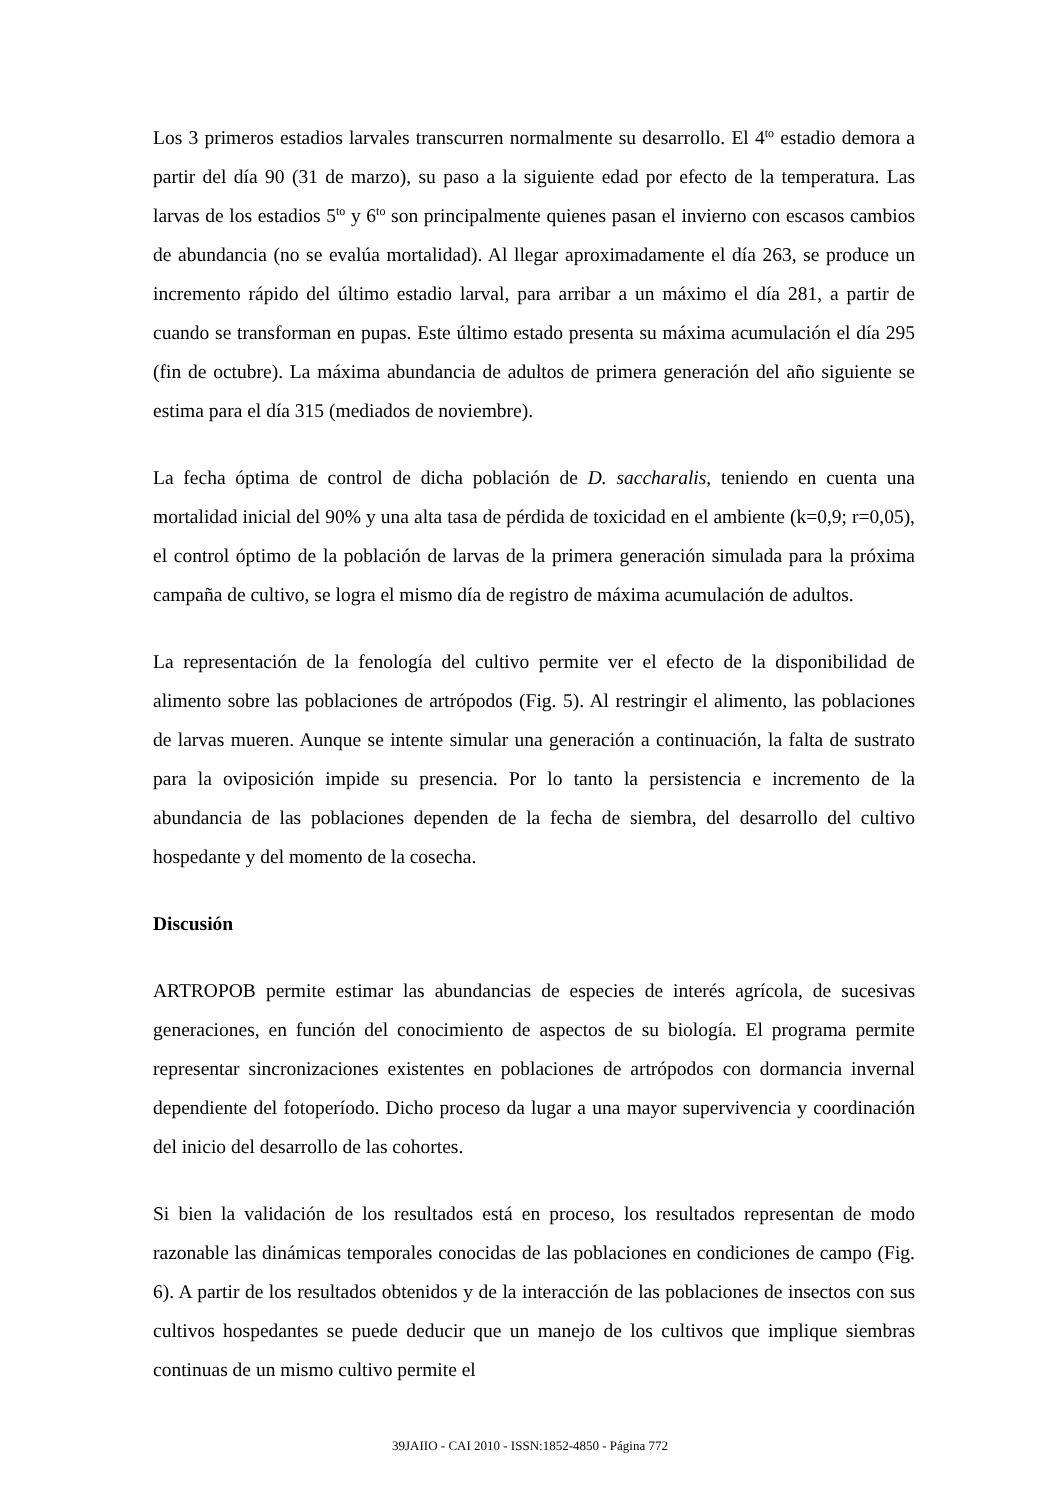Los 3 primeros estadios larvales transcurren normalmente su desarrollo. El 4<sup>to</sup> estadio demora a partir del día 90 (31 de marzo), su paso a la siguiente edad por efecto de la temperatura. Las larvas de los estadios 5<sup>to</sup> y 6<sup>to</sup> son principalmente quienes pasan el invierno con escasos cambios de abundancia (no se evalúa mortalidad). Al llegar aproximadamente el día 263, se produce un incremento rápido del último estadio larval, para arribar a un máximo el día 281, a partir de cuando se transforman en pupas. Este último estado presenta su máxima acumulación el día 295 (fin de octubre). La máxima abundancia de adultos de primera generación del año siguiente se estima para el día 315 (mediados de noviembre).
La fecha óptima de control de dicha población de D. saccharalis, teniendo en cuenta una mortalidad inicial del 90% y una alta tasa de pérdida de toxicidad en el ambiente (k=0,9; r=0,05), el control óptimo de la población de larvas de la primera generación simulada para la próxima campaña de cultivo, se logra el mismo día de registro de máxima acumulación de adultos.
La representación de la fenología del cultivo permite ver el efecto de la disponibilidad de alimento sobre las poblaciones de artrópodos (Fig. 5). Al restringir el alimento, las poblaciones de larvas mueren. Aunque se intente simular una generación a continuación, la falta de sustrato para la oviposición impide su presencia. Por lo tanto la persistencia e incremento de la abundancia de las poblaciones dependen de la fecha de siembra, del desarrollo del cultivo hospedante y del momento de la cosecha.
Discusión
ARTROPOB permite estimar las abundancias de especies de interés agrícola, de sucesivas generaciones, en función del conocimiento de aspectos de su biología. El programa permite representar sincronizaciones existentes en poblaciones de artrópodos con dormancia invernal dependiente del fotoperíodo. Dicho proceso da lugar a una mayor supervivencia y coordinación del inicio del desarrollo de las cohortes.
Si bien la validación de los resultados está en proceso, los resultados representan de modo razonable las dinámicas temporales conocidas de las poblaciones en condiciones de campo (Fig. 6). A partir de los resultados obtenidos y de la interacción de las poblaciones de insectos con sus cultivos hospedantes se puede deducir que un manejo de los cultivos que implique siembras continuas de un mismo cultivo permite el
39JAIIO - CAI 2010 - ISSN:1852-4850 - Página 772